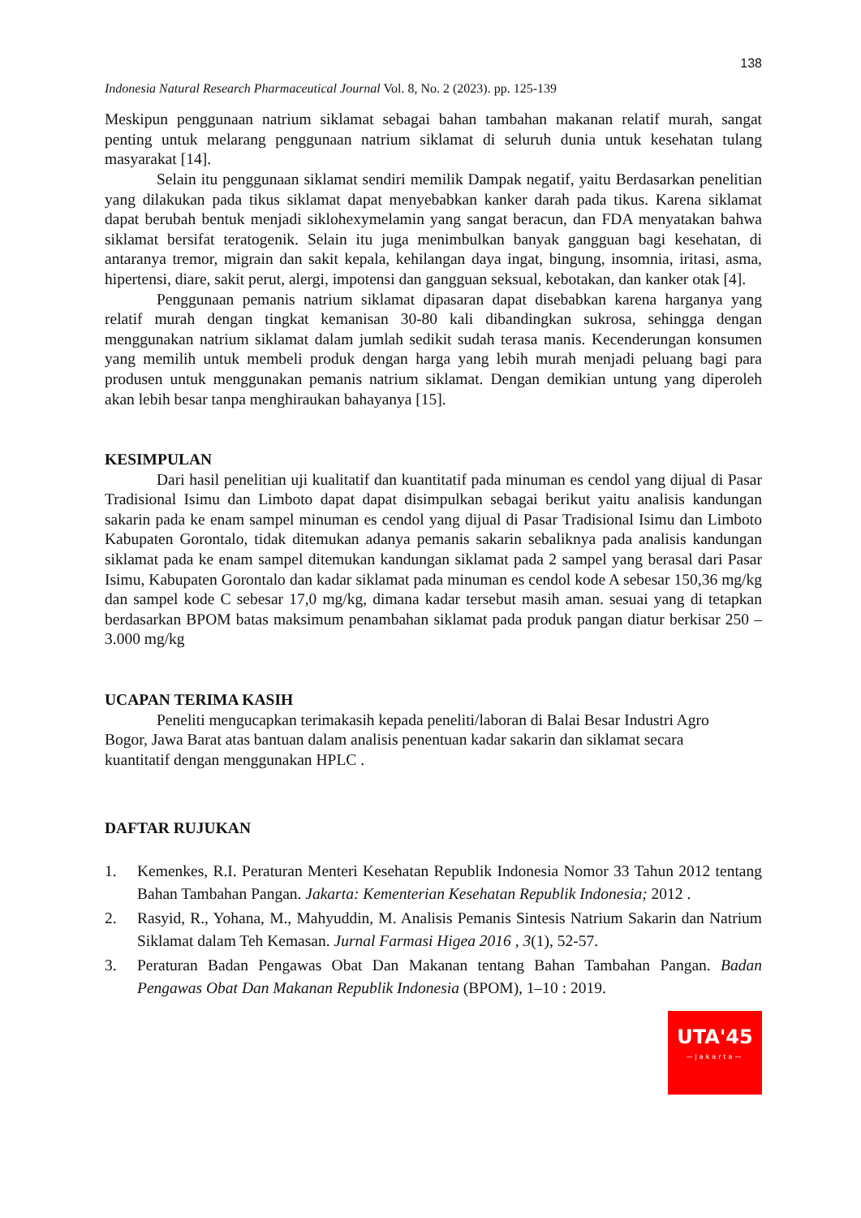138
Indonesia Natural Research Pharmaceutical Journal Vol. 8, No. 2 (2023). pp. 125-139
Meskipun penggunaan natrium siklamat sebagai bahan tambahan makanan relatif murah, sangat penting untuk melarang penggunaan natrium siklamat di seluruh dunia untuk kesehatan tulang masyarakat [14].
Selain itu penggunaan siklamat sendiri memilik Dampak negatif, yaitu Berdasarkan penelitian yang dilakukan pada tikus siklamat dapat menyebabkan kanker darah pada tikus. Karena siklamat dapat berubah bentuk menjadi siklohexymelamin yang sangat beracun, dan FDA menyatakan bahwa siklamat bersifat teratogenik. Selain itu juga menimbulkan banyak gangguan bagi kesehatan, di antaranya tremor, migrain dan sakit kepala, kehilangan daya ingat, bingung, insomnia, iritasi, asma, hipertensi, diare, sakit perut, alergi, impotensi dan gangguan seksual, kebotakan, dan kanker otak [4].
Penggunaan pemanis natrium siklamat dipasaran dapat disebabkan karena harganya yang relatif murah dengan tingkat kemanisan 30-80 kali dibandingkan sukrosa, sehingga dengan menggunakan natrium siklamat dalam jumlah sedikit sudah terasa manis. Kecenderungan konsumen yang memilih untuk membeli produk dengan harga yang lebih murah menjadi peluang bagi para produsen untuk menggunakan pemanis natrium siklamat. Dengan demikian untung yang diperoleh akan lebih besar tanpa menghiraukan bahayanya [15].
KESIMPULAN
Dari hasil penelitian uji kualitatif dan kuantitatif pada minuman es cendol yang dijual di Pasar Tradisional Isimu dan Limboto dapat dapat disimpulkan sebagai berikut yaitu analisis kandungan sakarin pada ke enam sampel minuman es cendol yang dijual di Pasar Tradisional Isimu dan Limboto Kabupaten Gorontalo, tidak ditemukan adanya pemanis sakarin sebaliknya pada analisis kandungan siklamat pada ke enam sampel ditemukan kandungan siklamat pada 2 sampel yang berasal dari Pasar Isimu, Kabupaten Gorontalo dan kadar siklamat pada minuman es cendol kode A sebesar 150,36 mg/kg dan sampel kode C sebesar 17,0 mg/kg, dimana kadar tersebut masih aman. sesuai yang di tetapkan berdasarkan BPOM batas maksimum penambahan siklamat pada produk pangan diatur berkisar 250 – 3.000 mg/kg
UCAPAN TERIMA KASIH
Peneliti mengucapkan terimakasih kepada peneliti/laboran di Balai Besar Industri Agro Bogor, Jawa Barat atas bantuan dalam analisis penentuan kadar sakarin dan siklamat secara kuantitatif dengan menggunakan HPLC .
DAFTAR RUJUKAN
1. Kemenkes, R.I. Peraturan Menteri Kesehatan Republik Indonesia Nomor 33 Tahun 2012 tentang Bahan Tambahan Pangan. Jakarta: Kementerian Kesehatan Republik Indonesia; 2012 .
2. Rasyid, R., Yohana, M., Mahyuddin, M. Analisis Pemanis Sintesis Natrium Sakarin dan Natrium Siklamat dalam Teh Kemasan. Jurnal Farmasi Higea 2016 , 3(1), 52-57.
3. Peraturan Badan Pengawas Obat Dan Makanan tentang Bahan Tambahan Pangan. Badan Pengawas Obat Dan Makanan Republik Indonesia (BPOM), 1–10 : 2019.
UTA'45
—Jakarta—